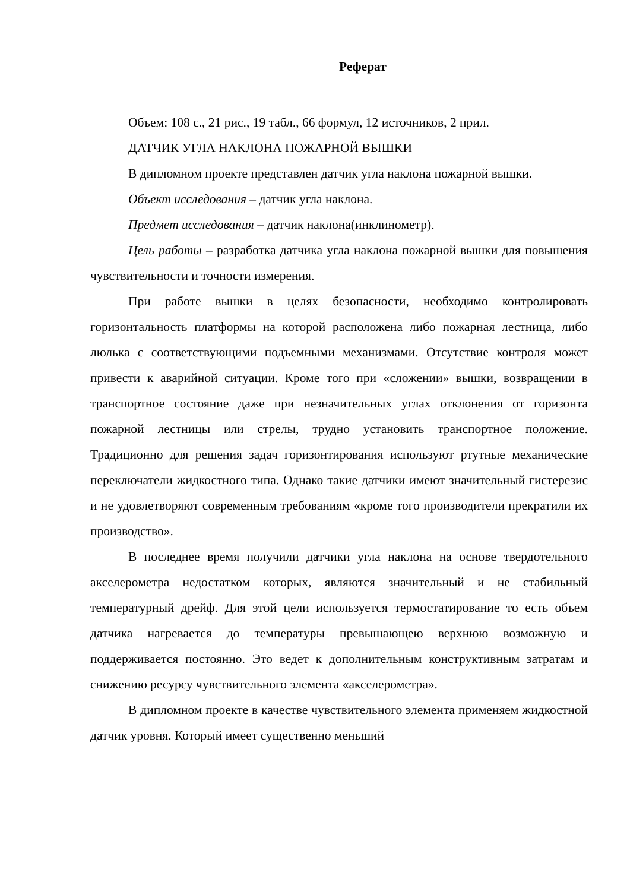Реферат
Объем: 108 с., 21 рис., 19 табл., 66 формул, 12 источников, 2 прил.
ДАТЧИК УГЛА НАКЛОНА ПОЖАРНОЙ ВЫШКИ
В дипломном проекте представлен датчик угла наклона пожарной вышки.
Объект исследования – датчик угла наклона.
Предмет исследования – датчик наклона(инклинометр).
Цель работы – разработка датчика угла наклона пожарной вышки для повышения чувствительности и точности измерения.
При работе вышки в целях безопасности, необходимо контролировать горизонтальность платформы на которой расположена либо пожарная лестница, либо люлька с соответствующими подъемными механизмами. Отсутствие контроля может привести к аварийной ситуации. Кроме того при «сложении» вышки, возвращении в транспортное состояние даже при незначительных углах отклонения от горизонта пожарной лестницы или стрелы, трудно установить транспортное положение. Традиционно для решения задач горизонтирования используют ртутные механические переключатели жидкостного типа. Однако такие датчики имеют значительный гистерезис и не удовлетворяют современным требованиям «кроме того производители прекратили их производство».
В последнее время получили датчики угла наклона на основе твердотельного акселерометра недостатком которых, являются значительный и не стабильный температурный дрейф. Для этой цели используется термостатирование то есть объем датчика нагревается до температуры превышающею верхнюю возможную и поддерживается постоянно. Это ведет к дополнительным конструктивным затратам и снижению ресурсу чувствительного элемента «акселерометра».
В дипломном проекте в качестве чувствительного элемента применяем жидкостной датчик уровня. Который имеет существенно меньший